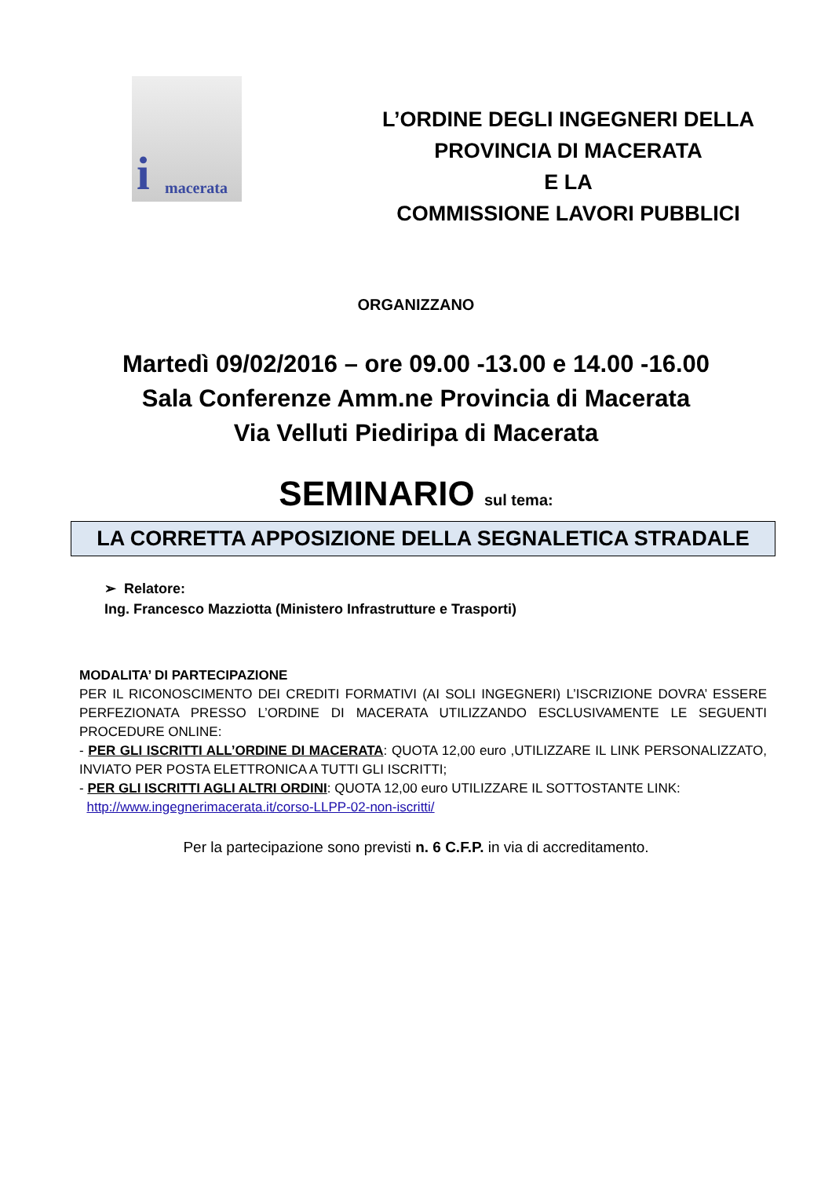i macerata
L’ORDINE DEGLI INGEGNERI DELLA
PROVINCIA DI MACERATA
E LA
COMMISSIONE LAVORI PUBBLICI
ORGANIZZANO
Martedì 09/02/2016 – ore 09.00 -13.00 e 14.00 -16.00
Sala Conferenze Amm.ne Provincia di Macerata
Via Velluti Piediripa di Macerata
SEMINARIO sul tema:
LA CORRETTA APPOSIZIONE DELLA SEGNALETICA STRADALE
➢ Relatore:
Ing. Francesco Mazziotta (Ministero Infrastrutture e Trasporti)
MODALITA’ DI PARTECIPAZIONE
PER IL RICONOSCIMENTO DEI CREDITI FORMATIVI (AI SOLI INGEGNERI) L’ISCRIZIONE DOVRA’ ESSERE PERFEZIONATA PRESSO L’ORDINE DI MACERATA UTILIZZANDO ESCLUSIVAMENTE LE SEGUENTI PROCEDURE ONLINE:
- PER GLI ISCRITTI ALL’ORDINE DI MACERATA: QUOTA 12,00 euro ,UTILIZZARE IL LINK PERSONALIZZATO, INVIATO PER POSTA ELETTRONICA A TUTTI GLI ISCRITTI;
- PER GLI ISCRITTI AGLI ALTRI ORDINI: QUOTA 12,00 euro UTILIZZARE IL SOTTOSTANTE LINK:
http://www.ingegnerimacerata.it/corso-LLPP-02-non-iscritti/
Per la partecipazione sono previsti n. 6 C.F.P. in via di accreditamento.